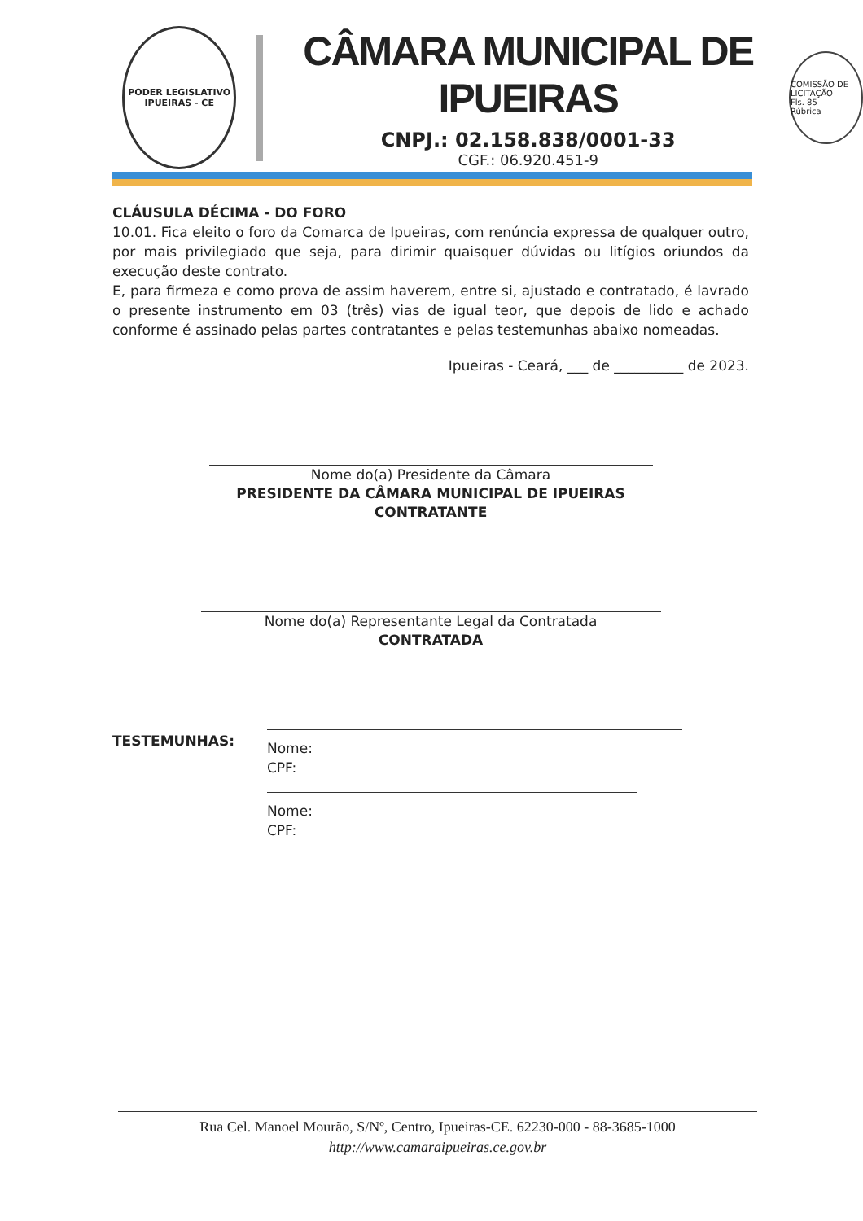PODER LEGISLATIVO
IPUEIRAS - CE
CÂMARA MUNICIPAL DE IPUEIRAS
CNPJ.: 02.158.838/0001-33
CGF.: 06.920.451-9
COMISSÃO DE LICITAÇÃO
Fls. 85
Rúbrica
CLÁUSULA DÉCIMA - DO FORO
10.01. Fica eleito o foro da Comarca de Ipueiras, com renúncia expressa de qualquer outro, por mais privilegiado que seja, para dirimir quaisquer dúvidas ou litígios oriundos da execução deste contrato.
E, para firmeza e como prova de assim haverem, entre si, ajustado e contratado, é lavrado o presente instrumento em 03 (três) vias de igual teor, que depois de lido e achado conforme é assinado pelas partes contratantes e pelas testemunhas abaixo nomeadas.
Ipueiras - Ceará, ___ de __________ de 2023.
Nome do(a) Presidente da Câmara
PRESIDENTE DA CÂMARA MUNICIPAL DE IPUEIRAS
CONTRATANTE
Nome do(a) Representante Legal da Contratada
CONTRATADA
TESTEMUNHAS:
Nome:
CPF:
Nome:
CPF:
Rua Cel. Manoel Mourão, S/Nº, Centro, Ipueiras-CE. 62230-000 - 88-3685-1000
http://www.camaraipueiras.ce.gov.br